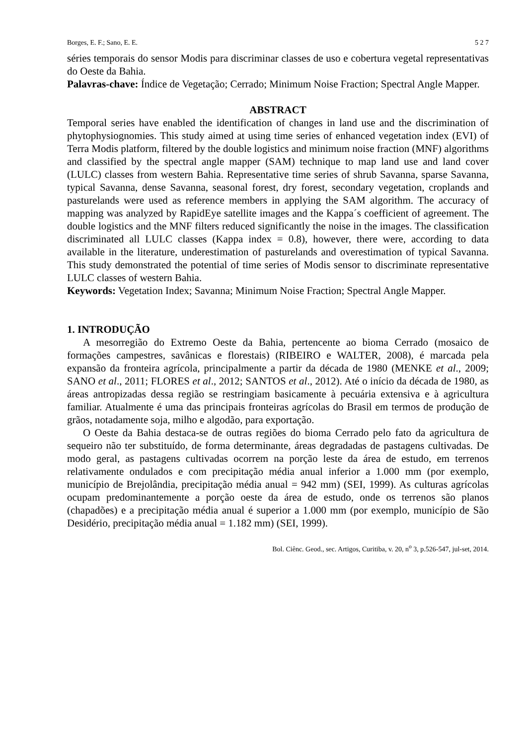Borges, E. F.; Sano, E. E. 5 2 7
séries temporais do sensor Modis para discriminar classes de uso e cobertura vegetal representativas do Oeste da Bahia.
Palavras-chave: Índice de Vegetação; Cerrado; Minimum Noise Fraction; Spectral Angle Mapper.
ABSTRACT
Temporal series have enabled the identification of changes in land use and the discrimination of phytophysiognomies. This study aimed at using time series of enhanced vegetation index (EVI) of Terra Modis platform, filtered by the double logistics and minimum noise fraction (MNF) algorithms and classified by the spectral angle mapper (SAM) technique to map land use and land cover (LULC) classes from western Bahia. Representative time series of shrub Savanna, sparse Savanna, typical Savanna, dense Savanna, seasonal forest, dry forest, secondary vegetation, croplands and pasturelands were used as reference members in applying the SAM algorithm. The accuracy of mapping was analyzed by RapidEye satellite images and the Kappa´s coefficient of agreement. The double logistics and the MNF filters reduced significantly the noise in the images. The classification discriminated all LULC classes (Kappa index = 0.8), however, there were, according to data available in the literature, underestimation of pasturelands and overestimation of typical Savanna. This study demonstrated the potential of time series of Modis sensor to discriminate representative LULC classes of western Bahia.
Keywords: Vegetation Index; Savanna; Minimum Noise Fraction; Spectral Angle Mapper.
1. INTRODUÇÃO
A mesorregião do Extremo Oeste da Bahia, pertencente ao bioma Cerrado (mosaico de formações campestres, savânicas e florestais) (RIBEIRO e WALTER, 2008), é marcada pela expansão da fronteira agrícola, principalmente a partir da década de 1980 (MENKE et al., 2009; SANO et al., 2011; FLORES et al., 2012; SANTOS et al., 2012). Até o início da década de 1980, as áreas antropizadas dessa região se restringiam basicamente à pecuária extensiva e à agricultura familiar. Atualmente é uma das principais fronteiras agrícolas do Brasil em termos de produção de grãos, notadamente soja, milho e algodão, para exportação.
O Oeste da Bahia destaca-se de outras regiões do bioma Cerrado pelo fato da agricultura de sequeiro não ter substituído, de forma determinante, áreas degradadas de pastagens cultivadas. De modo geral, as pastagens cultivadas ocorrem na porção leste da área de estudo, em terrenos relativamente ondulados e com precipitação média anual inferior a 1.000 mm (por exemplo, município de Brejolândia, precipitação média anual = 942 mm) (SEI, 1999). As culturas agrícolas ocupam predominantemente a porção oeste da área de estudo, onde os terrenos são planos (chapadões) e a precipitação média anual é superior a 1.000 mm (por exemplo, município de São Desidério, precipitação média anual = 1.182 mm) (SEI, 1999).
Bol. Ciênc. Geod., sec. Artigos, Curitiba, v. 20, n<sup>o</sup> 3, p.526-547, jul-set, 2014.